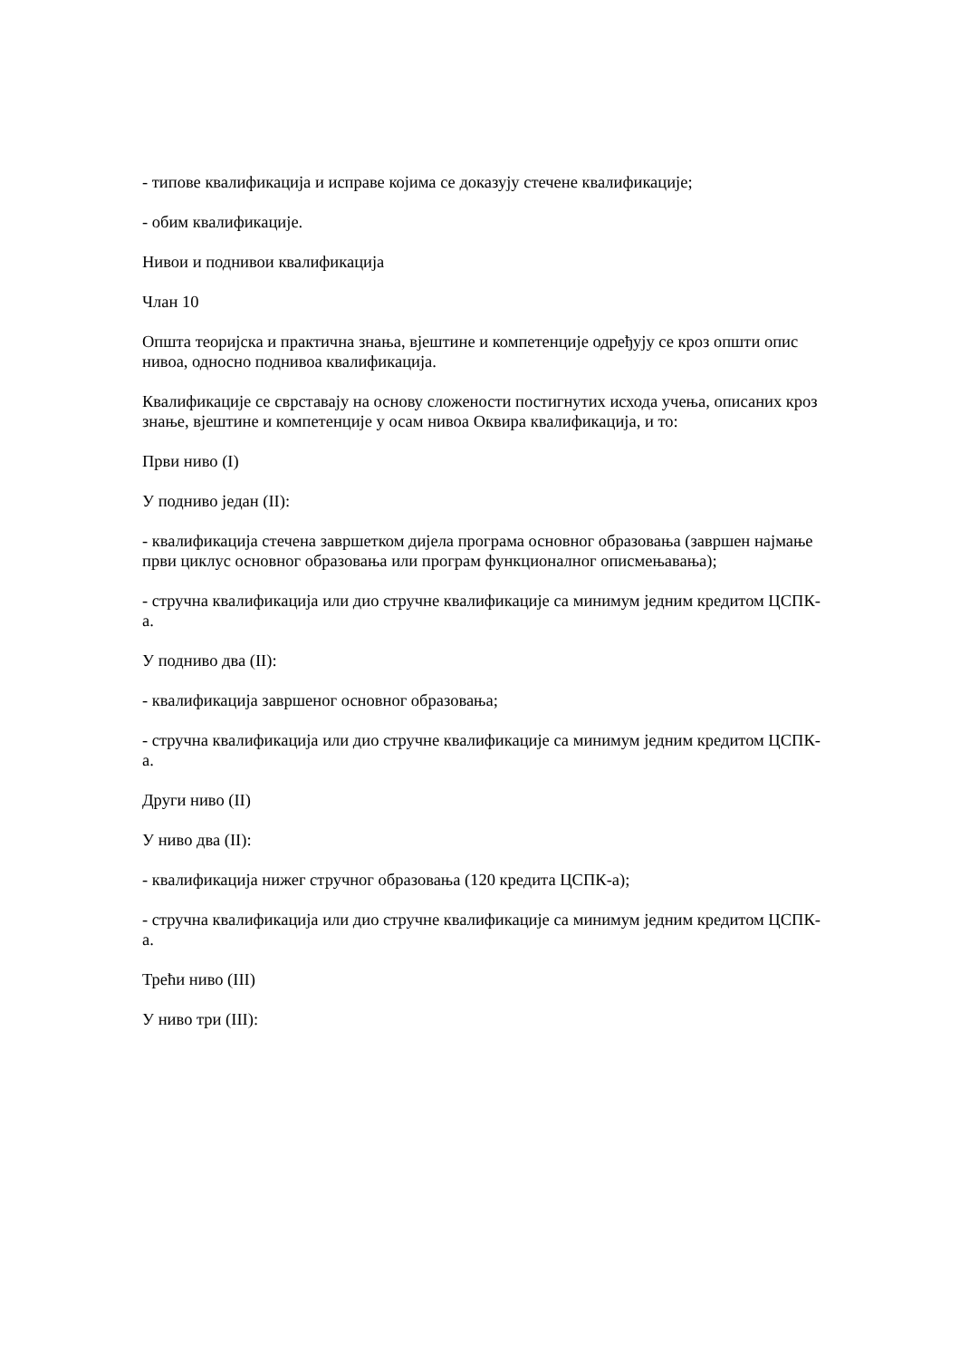- типове квалификација и исправе којима се доказују стечене квалификације;
- обим квалификације.
Нивои и поднивои квалификација
Члан 10
Општа теоријска и практична знања, вјештине и компетенције одређују се кроз општи опис нивоа, односно поднивоа квалификација.
Квалификације се сврставају на основу сложености постигнутих исхода учења, описаних кроз знање, вјештине и компетенције у осам нивоа Оквира квалификација, и то:
Први ниво (I)
У подниво један (II):
- квалификација стечена завршетком дијела програма основног образовања (завршен најмање први циклус основног образовања или програм функционалног описмењавања);
- стручна квалификација или дио стручне квалификације са минимум једним кредитом ЦСПК-а.
У подниво два (II):
- квалификација завршеног основног образовања;
- стручна квалификација или дио стручне квалификације са минимум једним кредитом ЦСПК-а.
Други ниво (II)
У ниво два (II):
- квалификација нижег стручног образовања (120 кредита ЦСПК-а);
- стручна квалификација или дио стручне квалификације са минимум једним кредитом ЦСПК-а.
Трећи ниво (III)
У ниво три (III):